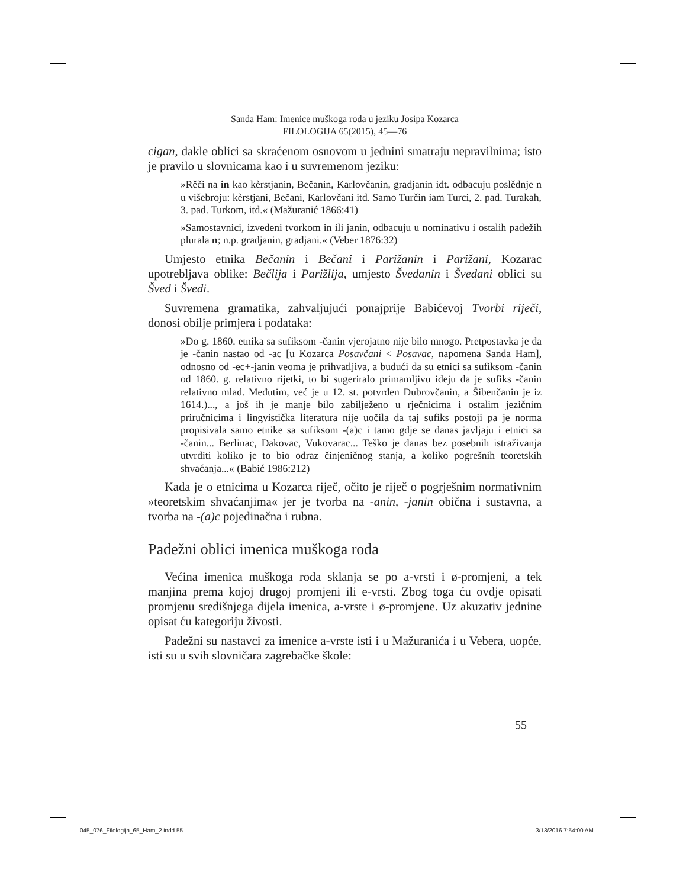Sanda Ham: Imenice muškoga roda u jeziku Josipa Kozarca
FILOLOGIJA 65(2015), 45—76
cigan, dakle oblici sa skraćenom osnovom u jednini smatraju nepravilnima; isto je pravilo u slovnicama kao i u suvremenom jeziku:
»Rěči na in kao kèrstjanin, Bečanin, Karlovčanin, gradjanin idt. odbacuju poslědnje n u višebroju: kèrstjani, Bečani, Karlovčani itd. Samo Turčin iam Turci, 2. pad. Turakah, 3. pad. Turkom, itd.« (Mažuranić 1866:41)
»Samostavnici, izvedeni tvorkom in ili janin, odbacuju u nominativu i ostalih padežih plurala n; n.p. gradjanin, gradjani.« (Veber 1876:32)
Umjesto etnika Bečanin i Bečani i Parižanin i Parižani, Kozarac upotrebljava oblike: Bečlija i Parižlija, umjesto Šveđanin i Šveđani oblici su Šved i Švedi.
Suvremena gramatika, zahvaljujući ponajprije Babićevoj Tvorbi riječi, donosi obilje primjera i podataka:
»Do g. 1860. etnika sa sufiksom -čanin vjerojatno nije bilo mnogo. Pretpostavka je da je -čanin nastao od -ac [u Kozarca Posavčani < Posavac, napomena Sanda Ham], odnosno od -ec+-janin veoma je prihvatljiva, a budući da su etnici sa sufiksom -čanin od 1860. g. relativno rijetki, to bi sugeriralo primamljivu ideju da je sufiks -čanin relativno mlad. Međutim, već je u 12. st. potvrđen Dubrovčanin, a Šibenčanin je iz 1614.)..., a još ih je manje bilo zabilježeno u rječnicima i ostalim jezičnim priručnicima i lingvistička literatura nije uočila da taj sufiks postoji pa je norma propisivala samo etnike sa sufiksom -(a)c i tamo gdje se danas javljaju i etnici sa -čanin... Berlinac, Đakovac, Vukovarac... Teško je danas bez posebnih istraživanja utvrditi koliko je to bio odraz činjeničnog stanja, a koliko pogrešnih teoretskih shvaćanja...« (Babić 1986:212)
Kada je o etnicima u Kozarca riječ, očito je riječ o pogrješnim normativnim »teoretskim shvaćanjima« jer je tvorba na -anin, -janin obična i sustavna, a tvorba na -(a)c pojedinačna i rubna.
Padežni oblici imenica muškoga roda
Većina imenica muškoga roda sklanja se po a-vrsti i ø-promjeni, a tek manjina prema kojoj drugoj promjeni ili e-vrsti. Zbog toga ću ovdje opisati promjenu središnjega dijela imenica, a-vrste i ø-promjene. Uz akuzativ jednine opisat ću kategoriju živosti.
Padežni su nastavci za imenice a-vrste isti i u Mažuranića i u Vebera, uopće, isti su u svih slovničara zagrebačke škole:
55
045_076_Filologija_65_Ham_2.indd 55
3/13/2016 7:54:00 AM